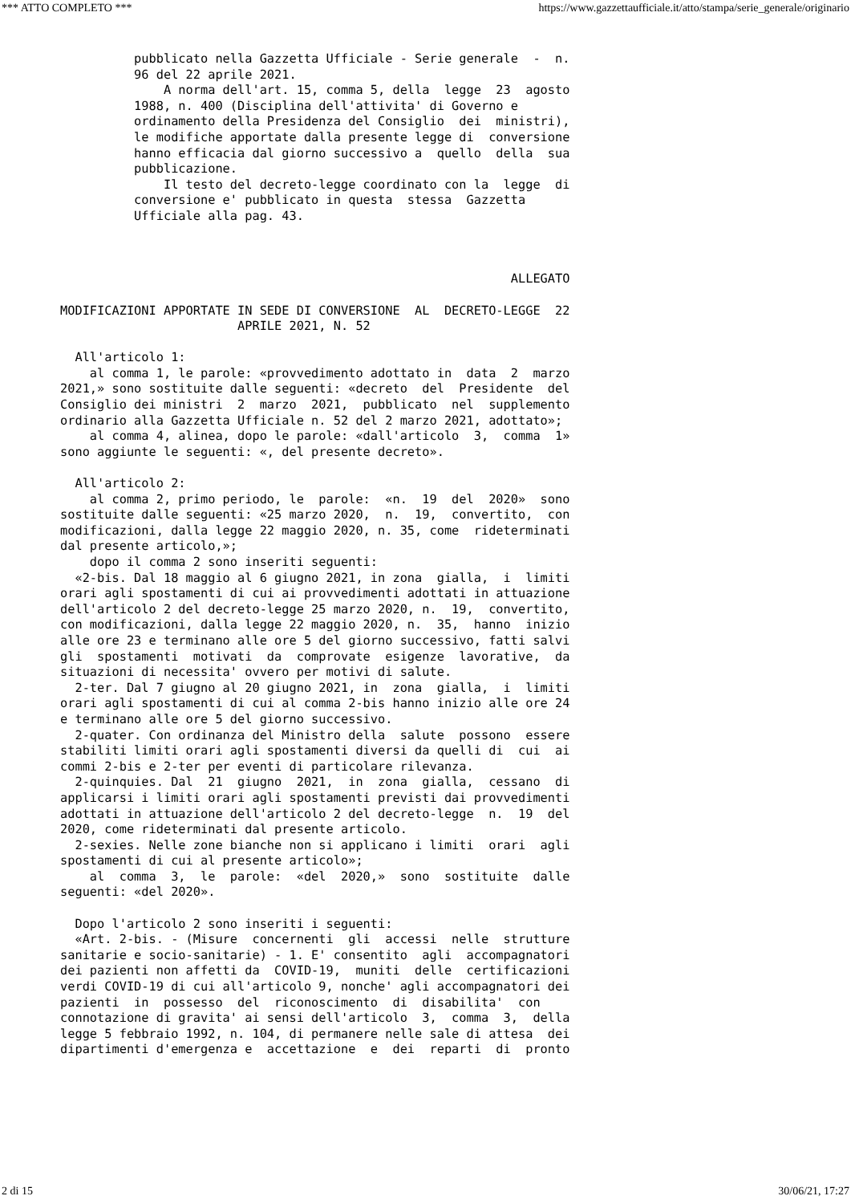*** ATTO COMPLETO *** https://www.gazzettaufficiale.it/atto/stampa/serie_generale/originario
          pubblicato nella Gazzetta Ufficiale - Serie generale  -  n.
          96 del 22 aprile 2021.
              A norma dell'art. 15, comma 5, della  legge  23  agosto
          1988, n. 400 (Disciplina dell'attivita' di Governo e
          ordinamento della Presidenza del Consiglio  dei  ministri),
          le modifiche apportate dalla presente legge di  conversione
          hanno efficacia dal giorno successivo a  quello  della  sua
          pubblicazione.
              Il testo del decreto-legge coordinato con la  legge  di
          conversione e' pubblicato in questa  stessa  Gazzetta
          Ufficiale alla pag. 43.



                                                             ALLEGATO

MODIFICAZIONI APPORTATE IN SEDE DI CONVERSIONE  AL  DECRETO-LEGGE  22
                        APRILE 2021, N. 52

  All'articolo 1:
    al comma 1, le parole: «provvedimento adottato in  data  2  marzo
2021,» sono sostituite dalle seguenti: «decreto  del  Presidente  del
Consiglio dei ministri  2  marzo  2021,  pubblicato  nel  supplemento
ordinario alla Gazzetta Ufficiale n. 52 del 2 marzo 2021, adottato»;
    al comma 4, alinea, dopo le parole: «dall'articolo  3,  comma  1»
sono aggiunte le seguenti: «, del presente decreto».

  All'articolo 2:
    al comma 2, primo periodo, le  parole:  «n.  19  del  2020»  sono
sostituite dalle seguenti: «25 marzo 2020,  n.  19,  convertito,  con
modificazioni, dalla legge 22 maggio 2020, n. 35, come  rideterminati
dal presente articolo,»;
    dopo il comma 2 sono inseriti seguenti:
  «2-bis. Dal 18 maggio al 6 giugno 2021, in zona  gialla,  i  limiti
orari agli spostamenti di cui ai provvedimenti adottati in attuazione
dell'articolo 2 del decreto-legge 25 marzo 2020, n.  19,  convertito,
con modificazioni, dalla legge 22 maggio 2020, n.  35,  hanno  inizio
alle ore 23 e terminano alle ore 5 del giorno successivo, fatti salvi
gli  spostamenti  motivati  da  comprovate  esigenze  lavorative,  da
situazioni di necessita' ovvero per motivi di salute.
  2-ter. Dal 7 giugno al 20 giugno 2021, in  zona  gialla,  i  limiti
orari agli spostamenti di cui al comma 2-bis hanno inizio alle ore 24
e terminano alle ore 5 del giorno successivo.
  2-quater. Con ordinanza del Ministro della  salute  possono  essere
stabiliti limiti orari agli spostamenti diversi da quelli di  cui  ai
commi 2-bis e 2-ter per eventi di particolare rilevanza.
  2-quinquies. Dal  21  giugno  2021,  in  zona  gialla,  cessano  di
applicarsi i limiti orari agli spostamenti previsti dai provvedimenti
adottati in attuazione dell'articolo 2 del decreto-legge  n.  19  del
2020, come rideterminati dal presente articolo.
  2-sexies. Nelle zone bianche non si applicano i limiti  orari  agli
spostamenti di cui al presente articolo»;
    al  comma  3,  le  parole:  «del  2020,»  sono  sostituite  dalle
seguenti: «del 2020».

  Dopo l'articolo 2 sono inseriti i seguenti:
  «Art. 2-bis. - (Misure  concernenti  gli  accessi  nelle  strutture
sanitarie e socio-sanitarie) - 1. E' consentito  agli  accompagnatori
dei pazienti non affetti da  COVID-19,  muniti  delle  certificazioni
verdi COVID-19 di cui all'articolo 9, nonche' agli accompagnatori dei
pazienti  in  possesso  del  riconoscimento  di  disabilita'  con
connotazione di gravita' ai sensi dell'articolo  3,  comma  3,  della
legge 5 febbraio 1992, n. 104, di permanere nelle sale di attesa  dei
dipartimenti d'emergenza e  accettazione  e  dei  reparti  di  pronto
2 di 15 30/06/21, 17:27